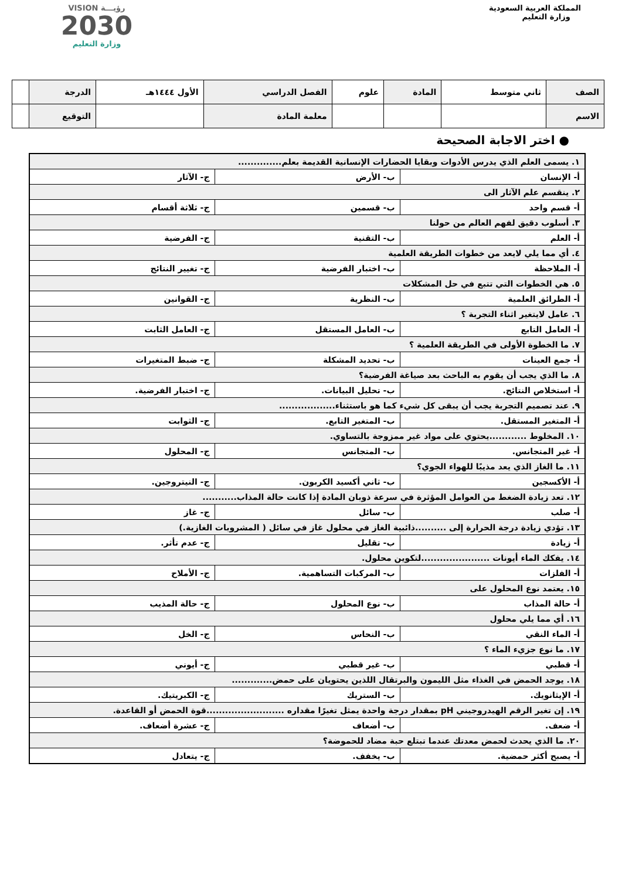المملكة العربية السعودية
وزارة التعليم
VISION رؤيـــة
2030
وزارة التعليم
| الصف | ثاني متوسط | المادة | علوم | الفصل الدراسي | الأول ١٤٤٤هـ | الدرجة | |
| الاسم | | | | معلمة المادة | | التوقيع | |
● اختر الاجابة الصحيحة
| ١. يسمى العلم الذي يدرس الأدوات وبقايا الحضارات الإنسانية القديمة بعلم.............. | | |
| أ- الإنسان | ب- الأرض | ج- الآثار |
| ٢. ينقسم علم الآثار الى | | |
| أ- قسم واحد | ب- قسمين | ج- ثلاثة أقسام |
| ٣. أسلوب دقيق لفهم العالم من حولنا | | |
| أ- العلم | ب- التقنية | ج- الفرضية |
| ٤. أي مما يلي لايعد من خطوات الطريقة العلمية | | |
| أ- الملاحظة | ب- اختبار الفرضية | ج- تغيير النتائج |
| ٥. هي الخطوات التي تتبع في حل المشكلات | | |
| أ- الطرائق العلمية | ب- النظرية | ج- القوانين |
| ٦. عامل لايتغير اثناء التجربة ؟ | | |
| أ- العامل التابع | ب- العامل المستقل | ج- العامل الثابت |
| ٧. ما الخطوة الأولى في الطريقة العلمية ؟ | | |
| أ- جمع العينات | ب- تحديد المشكلة | ج- ضبط المتغيرات |
| ٨. ما الذي يجب أن يقوم به الباحث بعد صياغة الفرضية؟ | | |
| أ- استخلاص النتائج. | ب- تحليل البيانات. | ج- اختبار الفرضية. |
| ٩. عند تصميم التجربة يجب أن يبقى كل شيء كما هو باستثناء.................. | | |
| أ- المتغير المستقل. | ب- المتغير التابع. | ج- الثوابت |
| ١٠. المخلوط ............يحتوي على مواد غير ممزوجة بالتساوي. | | |
| أ- غير المتجانس. | ب- المتجانس | ج- المحلول |
| ١١. ما الغاز الذي يعد مذيبًا للهواء الجوي؟ | | |
| أ- الأكسجين | ب- ثاني أكسيد الكربون. | ج- النيتروجين. |
| ١٢. تعد زيادة الضغط من العوامل المؤثرة في سرعة ذوبان المادة إذا كانت حالة المذاب........... | | |
| أ- صلب | ب- سائل | ج- غاز |
| ١٣. تؤدي زيادة درجة الحرارة إلى ..........ذائبية الغاز في محلول غاز في سائل ( المشروبات الغازية.) | | |
| أ- زيادة | ب- تقليل | ج- عدم تأثر. |
| ١٤. يفكك الماء أيونات ......................لتكوين محلول. | | |
| أ- الفلزات | ب- المركبات التساهمية. | ج- الأملاح |
| ١٥. يعتمد نوع المحلول على | | |
| أ- حالة المذاب | ب- نوع المحلول | ج- حالة المذيب |
| ١٦. أي مما يلي محلول | | |
| أ- الماء النقي | ب- النحاس | ج- الخل |
| ١٧. ما نوع جزيء الماء ؟ | | |
| أ- قطبي | ب- غير قطبي | ج- أيوني |
| ١٨. يوجد الحمض في الغذاء مثل الليمون والبرتقال اللذين يحتويان على حمض............. | | |
| أ- الإيثانويك. | ب- الستريك | ج- الكبريتيك. |
| ١٩. إن تغير الرقم الهيدروجيني pH بمقدار درجة واحدة يمثل تغيرًا مقداره .........................قوة الحمض أو القاعدة. | | |
| أ- ضعف. | ب- أضعاف | ج- عشرة أضعاف. |
| ٢٠. ما الذي يحدث لحمض معدتك عندما تبتلع حبة مضاد للحموضة؟ | | |
| أ- يصبح أكثر حمضية. | ب- يخفف. | ج- يتعادل |